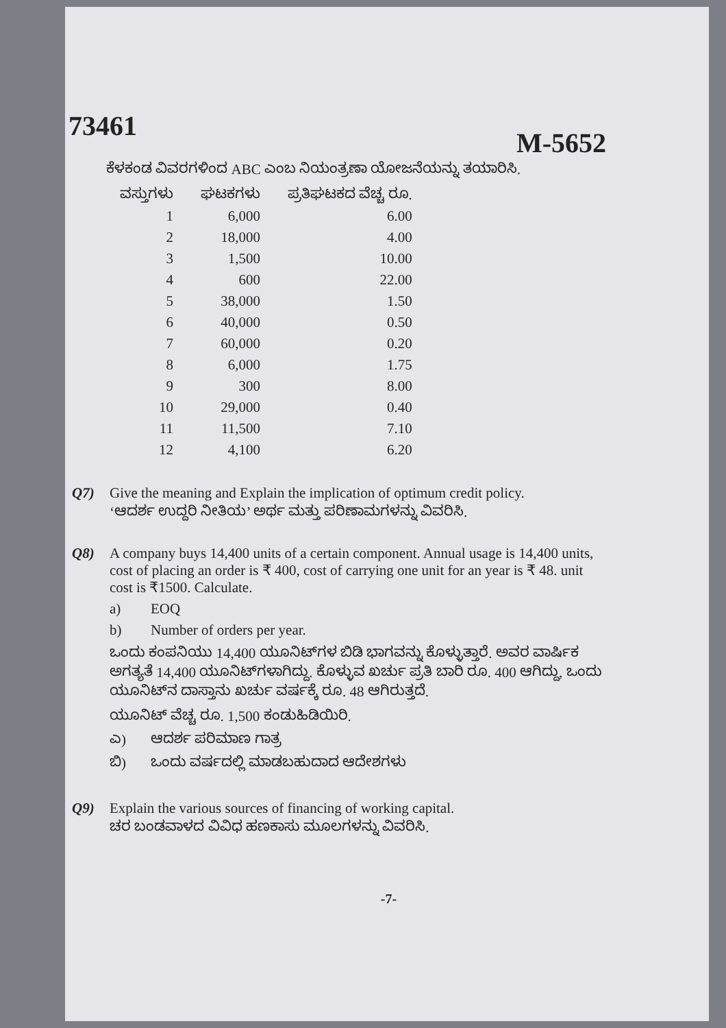73461
M-5652
ಕೆಳಕಂಡ ವಿವರಗಳಿಂದ ABC ಎಂಬ ನಿಯಂತ್ರಣಾ ಯೋಜನೆಯನ್ನು ತಯಾರಿಸಿ.
| ವಸ್ತುಗಳು | ಘಟಕಗಳು | ಪ್ರತಿಘಟಕದ ವೆಚ್ಚ ರೂ. |
| --- | --- | --- |
| 1 | 6,000 | 6.00 |
| 2 | 18,000 | 4.00 |
| 3 | 1,500 | 10.00 |
| 4 | 600 | 22.00 |
| 5 | 38,000 | 1.50 |
| 6 | 40,000 | 0.50 |
| 7 | 60,000 | 0.20 |
| 8 | 6,000 | 1.75 |
| 9 | 300 | 8.00 |
| 10 | 29,000 | 0.40 |
| 11 | 11,500 | 7.10 |
| 12 | 4,100 | 6.20 |
Q7) Give the meaning and Explain the implication of optimum credit policy.
‘ಆದರ್ಶ ಉದ್ದರಿ ನೀತಿಯ’ ಅರ್ಥ ಮತ್ತು ಪರಿಣಾಮಗಳನ್ನು ವಿವರಿಸಿ.
Q8) A company buys 14,400 units of a certain component. Annual usage is 14,400 units, cost of placing an order is ₹ 400, cost of carrying one unit for an year is ₹ 48. unit cost is ₹1500. Calculate.
a) EOQ
b) Number of orders per year.
ಒಂದು ಕಂಪನಿಯು 14,400 ಯೂನಿಟ್‌ಗಳ ಬಿಡಿ ಭಾಗವನ್ನು ಕೊಳ್ಳುತ್ತಾರೆ. ಅವರ ವಾರ್ಷಿಕ ಅಗತ್ಯತೆ 14,400 ಯೂನಿಟ್‌ಗಳಾಗಿದ್ದು. ಕೊಳ್ಳುವ ಖರ್ಚು ಪ್ರತಿ ಬಾರಿ ರೂ. 400 ಆಗಿದ್ದು, ಒಂದು ಯೂನಿಟ್‌ನ ದಾಸ್ತಾನು ಖರ್ಚು ವರ್ಷಕ್ಕೆ ರೂ. 48 ಆಗಿರುತ್ತದೆ.
ಯೂನಿಟ್ ವೆಚ್ಚ ರೂ. 1,500 ಕಂಡುಹಿಡಿಯಿರಿ.
ಎ) ಆದರ್ಶ ಪರಿಮಾಣ ಗಾತ್ರ
ಬಿ) ಒಂದು ವರ್ಷದಲ್ಲಿ ಮಾಡಬಹುದಾದ ಆದೇಶಗಳು
Q9) Explain the various sources of financing of working capital.
ಚರ ಬಂಡವಾಳದ ವಿವಿಧ ಹಣಕಾಸು ಮೂಲಗಳನ್ನು ವಿವರಿಸಿ.
-7-